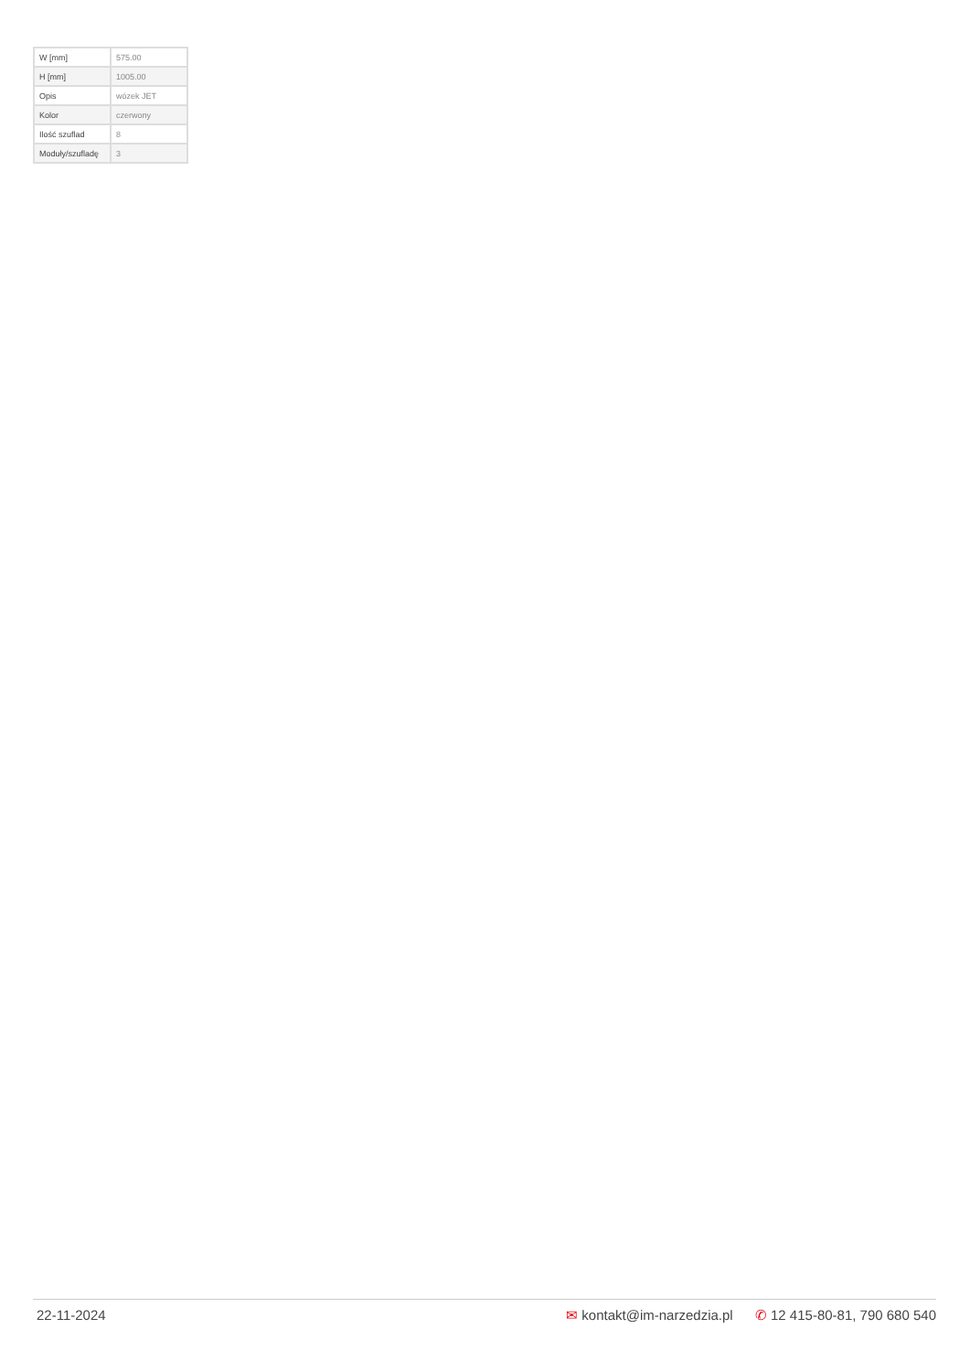| W [mm] | 575.00 |
| H [mm] | 1005.00 |
| Opis | wózek JET |
| Kolor | czerwony |
| Ilość szuflad | 8 |
| Moduły/szufladę | 3 |
22-11-2024 ✉ kontakt@im-narzedzia.pl ✆ 12 415-80-81, 790 680 540